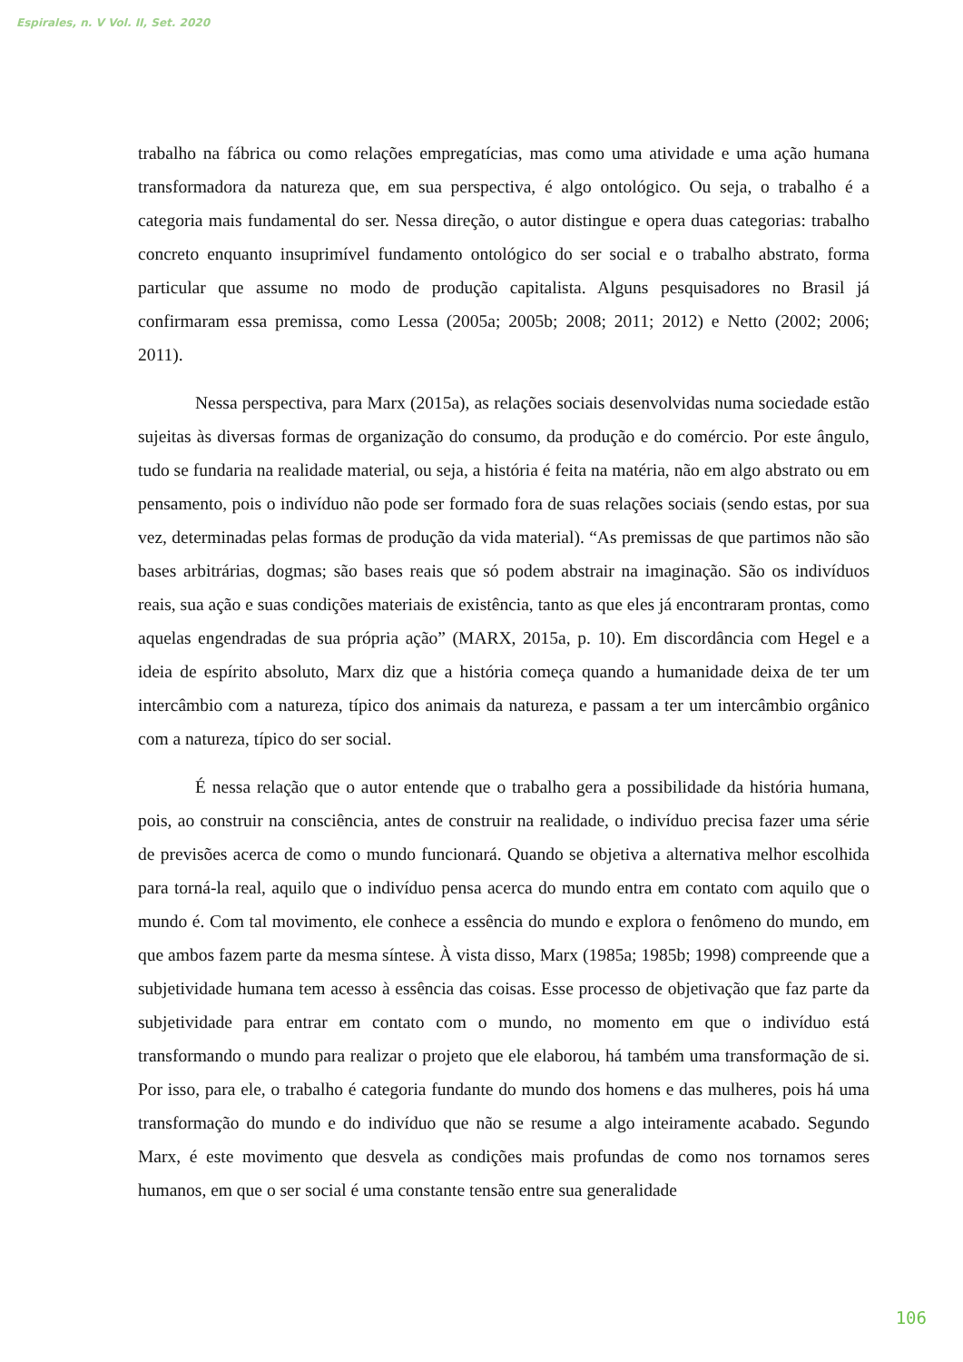Espirales, n. V Vol. II, Set. 2020
trabalho na fábrica ou como relações empregatícias, mas como uma atividade e uma ação humana transformadora da natureza que, em sua perspectiva, é algo ontológico. Ou seja, o trabalho é a categoria mais fundamental do ser. Nessa direção, o autor distingue e opera duas categorias: trabalho concreto enquanto insuprimível fundamento ontológico do ser social e o trabalho abstrato, forma particular que assume no modo de produção capitalista. Alguns pesquisadores no Brasil já confirmaram essa premissa, como Lessa (2005a; 2005b; 2008; 2011; 2012) e Netto (2002; 2006; 2011).
Nessa perspectiva, para Marx (2015a), as relações sociais desenvolvidas numa sociedade estão sujeitas às diversas formas de organização do consumo, da produção e do comércio. Por este ângulo, tudo se fundaria na realidade material, ou seja, a história é feita na matéria, não em algo abstrato ou em pensamento, pois o indivíduo não pode ser formado fora de suas relações sociais (sendo estas, por sua vez, determinadas pelas formas de produção da vida material). “As premissas de que partimos não são bases arbitrárias, dogmas; são bases reais que só podem abstrair na imaginação. São os indivíduos reais, sua ação e suas condições materiais de existência, tanto as que eles já encontraram prontas, como aquelas engendradas de sua própria ação” (MARX, 2015a, p. 10). Em discordância com Hegel e a ideia de espírito absoluto, Marx diz que a história começa quando a humanidade deixa de ter um intercâmbio com a natureza, típico dos animais da natureza, e passam a ter um intercâmbio orgânico com a natureza, típico do ser social.
É nessa relação que o autor entende que o trabalho gera a possibilidade da história humana, pois, ao construir na consciência, antes de construir na realidade, o indivíduo precisa fazer uma série de previsões acerca de como o mundo funcionará. Quando se objetiva a alternativa melhor escolhida para torná-la real, aquilo que o indivíduo pensa acerca do mundo entra em contato com aquilo que o mundo é. Com tal movimento, ele conhece a essência do mundo e explora o fenômeno do mundo, em que ambos fazem parte da mesma síntese. À vista disso, Marx (1985a; 1985b; 1998) compreende que a subjetividade humana tem acesso à essência das coisas. Esse processo de objetivação que faz parte da subjetividade para entrar em contato com o mundo, no momento em que o indivíduo está transformando o mundo para realizar o projeto que ele elaborou, há também uma transformação de si. Por isso, para ele, o trabalho é categoria fundante do mundo dos homens e das mulheres, pois há uma transformação do mundo e do indivíduo que não se resume a algo inteiramente acabado. Segundo Marx, é este movimento que desvela as condições mais profundas de como nos tornamos seres humanos, em que o ser social é uma constante tensão entre sua generalidade
106